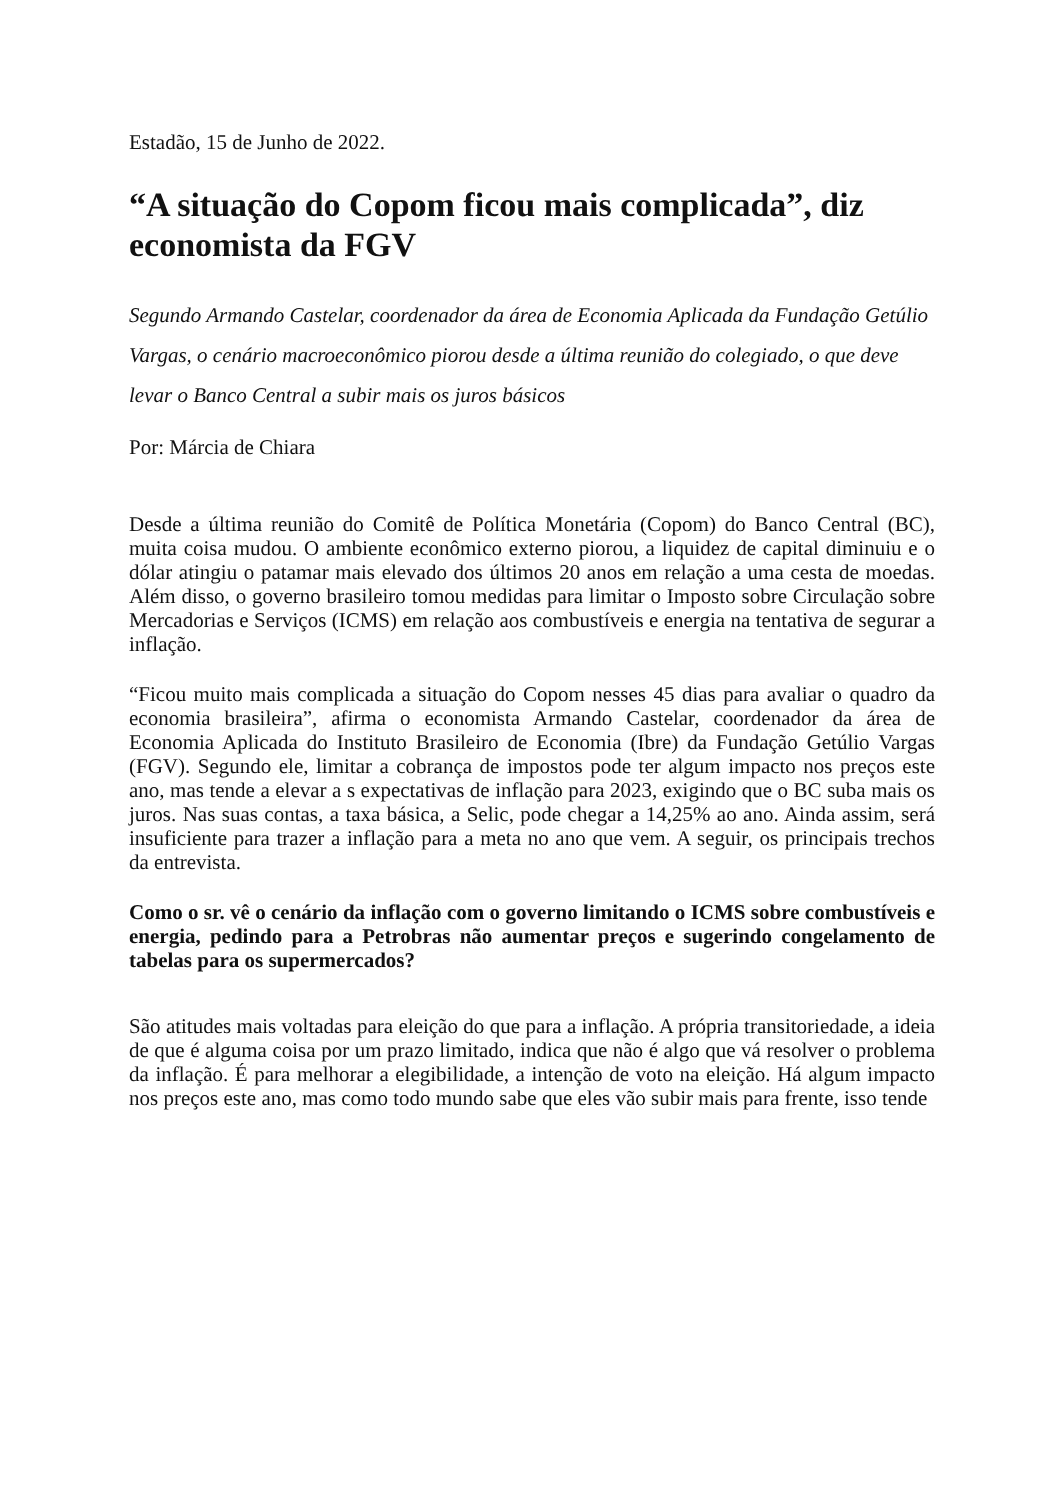Estadão, 15 de Junho de 2022.
“A situação do Copom ficou mais complicada”, diz economista da FGV
Segundo Armando Castelar, coordenador da área de Economia Aplicada da Fundação Getúlio Vargas, o cenário macroeconômico piorou desde a última reunião do colegiado, o que deve levar o Banco Central a subir mais os juros básicos
Por: Márcia de Chiara
Desde a última reunião do Comitê de Política Monetária (Copom) do Banco Central (BC), muita coisa mudou. O ambiente econômico externo piorou, a liquidez de capital diminuiu e o dólar atingiu o patamar mais elevado dos últimos 20 anos em relação a uma cesta de moedas. Além disso, o governo brasileiro tomou medidas para limitar o Imposto sobre Circulação sobre Mercadorias e Serviços (ICMS) em relação aos combustíveis e energia na tentativa de segurar a inflação.
“Ficou muito mais complicada a situação do Copom nesses 45 dias para avaliar o quadro da economia brasileira”, afirma o economista Armando Castelar, coordenador da área de Economia Aplicada do Instituto Brasileiro de Economia (Ibre) da Fundação Getúlio Vargas (FGV). Segundo ele, limitar a cobrança de impostos pode ter algum impacto nos preços este ano, mas tende a elevar a s expectativas de inflação para 2023, exigindo que o BC suba mais os juros. Nas suas contas, a taxa básica, a Selic, pode chegar a 14,25% ao ano. Ainda assim, será insuficiente para trazer a inflação para a meta no ano que vem. A seguir, os principais trechos da entrevista.
Como o sr. vê o cenário da inflação com o governo limitando o ICMS sobre combustíveis e energia, pedindo para a Petrobras não aumentar preços e sugerindo congelamento de tabelas para os supermercados?
São atitudes mais voltadas para eleição do que para a inflação. A própria transitoriedade, a ideia de que é alguma coisa por um prazo limitado, indica que não é algo que vá resolver o problema da inflação. É para melhorar a elegibilidade, a intenção de voto na eleição. Há algum impacto nos preços este ano, mas como todo mundo sabe que eles vão subir mais para frente, isso tende